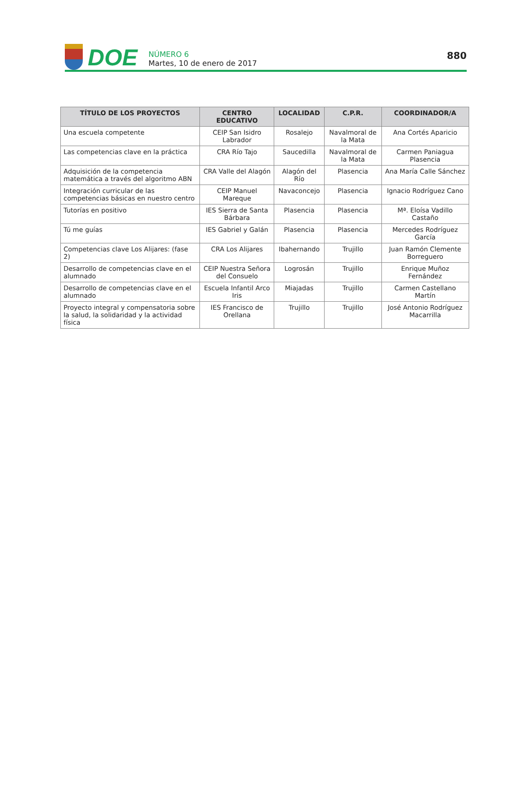DOE
NÚMERO 6
Martes, 10 de enero de 2017
880
| TÍTULO DE LOS PROYECTOS | CENTRO EDUCATIVO | LOCALIDAD | C.P.R. | COORDINADOR/A |
| --- | --- | --- | --- | --- |
| Una escuela competente | CEIP San Isidro Labrador | Rosalejo | Navalmoral de la Mata | Ana Cortés Aparicio |
| Las competencias clave en la práctica | CRA Río Tajo | Saucedilla | Navalmoral de la Mata | Carmen Paniagua Plasencia |
| Adquisición de la competencia matemática a través del algoritmo ABN | CRA Valle del Alagón | Alagón del Río | Plasencia | Ana María Calle Sánchez |
| Integración curricular de las competencias básicas en nuestro centro | CEIP Manuel Mareque | Navaconcejo | Plasencia | Ignacio Rodríguez Cano |
| Tutorías en positivo | IES Sierra de Santa Bárbara | Plasencia | Plasencia | Mª. Eloísa Vadillo Castaño |
| Tú me guías | IES Gabriel y Galán | Plasencia | Plasencia | Mercedes Rodríguez García |
| Competencias clave Los Alijares: (fase 2) | CRA Los Alijares | Ibahernando | Trujillo | Juan Ramón Clemente Borreguero |
| Desarrollo de competencias clave en el alumnado | CEIP Nuestra Señora del Consuelo | Logrosán | Trujillo | Enrique Muñoz Fernández |
| Desarrollo de competencias clave en el alumnado | Escuela Infantil Arco Iris | Miajadas | Trujillo | Carmen Castellano Martín |
| Proyecto integral y compensatoria sobre la salud, la solidaridad y la actividad física | IES Francisco de Orellana | Trujillo | Trujillo | José Antonio Rodríguez Macarrilla |